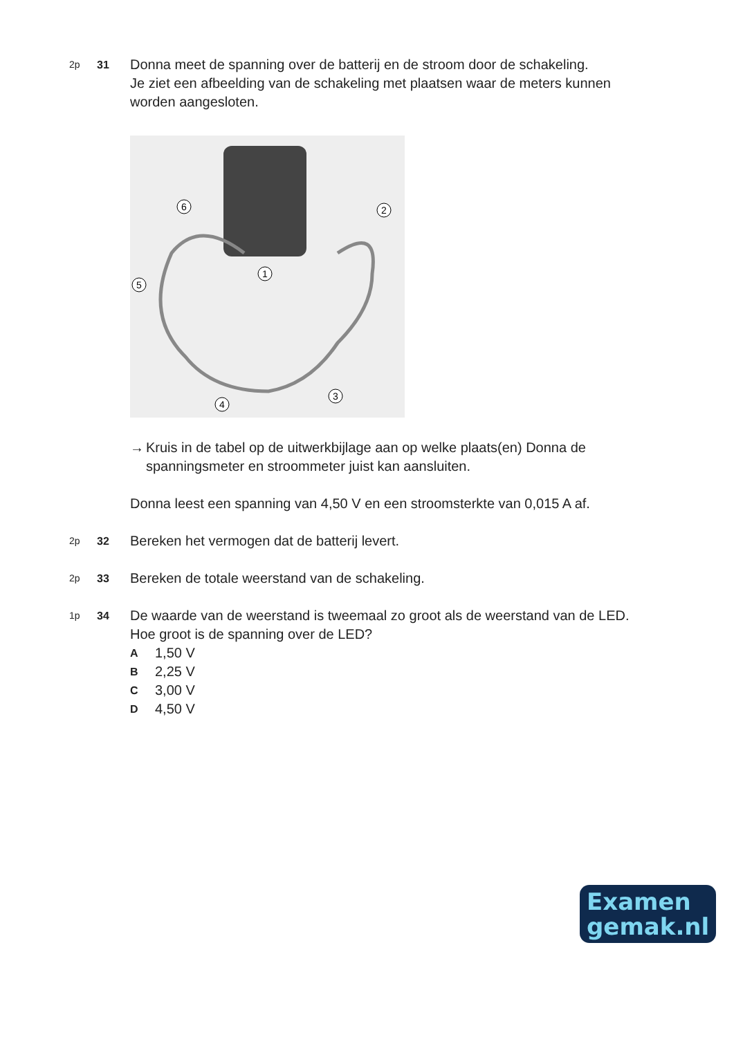2p 31
Donna meet de spanning over de batterij en de stroom door de schakeling.
Je ziet een afbeelding van de schakeling met plaatsen waar de meters kunnen worden aangesloten.
6
2
1
5
3
4
→ Kruis in de tabel op de uitwerkbijlage aan op welke plaats(en) Donna de spanningsmeter en stroommeter juist kan aansluiten.
Donna leest een spanning van 4,50 V en een stroomsterkte van 0,015 A af.
2p 32
Bereken het vermogen dat de batterij levert.
2p 33
Bereken de totale weerstand van de schakeling.
1p 34
De waarde van de weerstand is tweemaal zo groot als de weerstand van de LED.
Hoe groot is de spanning over de LED?
A 1,50 V
B 2,25 V
C 3,00 V
D 4,50 V
Examen
gemak.nl